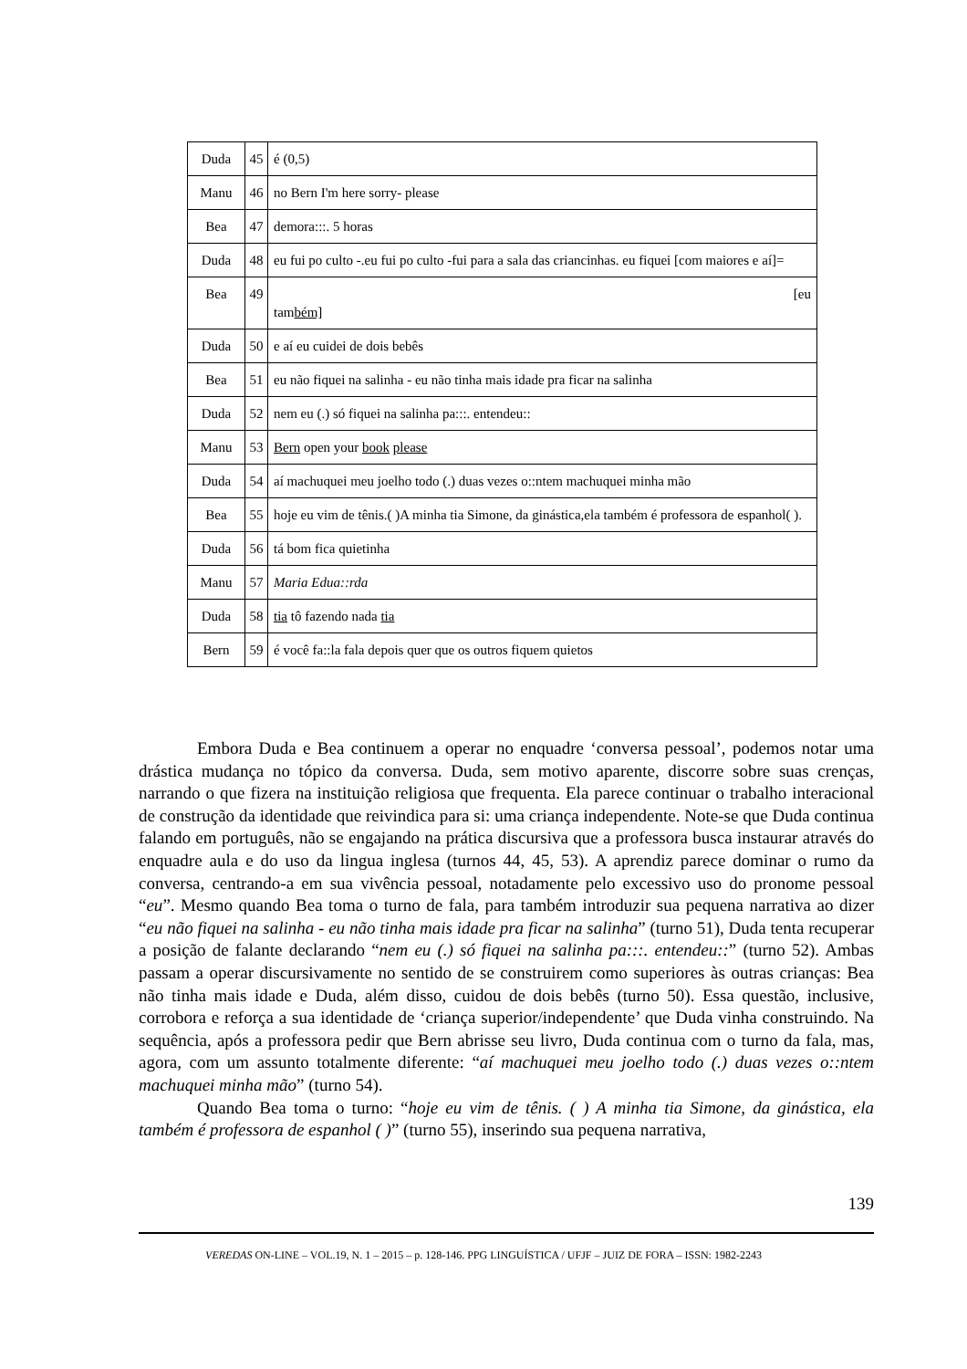| Duda | 45 | é (0,5) |
| Manu | 46 | no Bern I'm here sorry- please |
| Bea | 47 | demora:::. 5 horas |
| Duda | 48 | eu fui po culto -.eu fui po culto -fui para a sala das criancinhas. eu fiquei [com maiores e aí]= |
| Bea | 49 | [eu tam bém] |
| Duda | 50 | e aí eu cuidei de dois bebês |
| Bea | 51 | eu não fiquei na salinha - eu não tinha mais idade pra ficar na salinha |
| Duda | 52 | nem eu (.) só fiquei na salinha pa:::. entendeu:: |
| Manu | 53 | Bern open your book please |
| Duda | 54 | aí machuquei meu joelho todo (.) duas vezes o::ntem machuquei minha mão |
| Bea | 55 | hoje eu vim de tênis.( )A minha tia Simone, da ginástica,ela também é professora de espanhol( ). |
| Duda | 56 | tá bom fica quietinha |
| Manu | 57 | Maria Edua::rda |
| Duda | 58 | tia tô fazendo nada tia |
| Bern | 59 | é você fa::la fala depois quer que os outros fiquem quietos |
Embora Duda e Bea continuem a operar no enquadre ‘conversa pessoal’, podemos notar uma drástica mudança no tópico da conversa. Duda, sem motivo aparente, discorre sobre suas crenças, narrando o que fizera na instituição religiosa que frequenta. Ela parece continuar o trabalho interacional de construção da identidade que reivindica para si: uma criança independente. Note-se que Duda continua falando em português, não se engajando na prática discursiva que a professora busca instaurar através do enquadre aula e do uso da lingua inglesa (turnos 44, 45, 53). A aprendiz parece dominar o rumo da conversa, centrando-a em sua vivência pessoal, notadamente pelo excessivo uso do pronome pessoal “eu”. Mesmo quando Bea toma o turno de fala, para também introduzir sua pequena narrativa ao dizer “eu não fiquei na salinha - eu não tinha mais idade pra ficar na salinha” (turno 51), Duda tenta recuperar a posição de falante declarando “nem eu (.) só fiquei na salinha pa:::. entendeu::” (turno 52). Ambas passam a operar discursivamente no sentido de se construirem como superiores às outras crianças: Bea não tinha mais idade e Duda, além disso, cuidou de dois bebês (turno 50). Essa questão, inclusive, corrobora e reforça a sua identidade de ‘criança superior/independente’ que Duda vinha construindo. Na sequência, após a professora pedir que Bern abrisse seu livro, Duda continua com o turno da fala, mas, agora, com um assunto totalmente diferente: “aí machuquei meu joelho todo (.) duas vezes o::ntem machuquei minha mão” (turno 54).
Quando Bea toma o turno: “hoje eu vim de tênis. ( ) A minha tia Simone, da ginástica, ela também é professora de espanhol ( )” (turno 55), inserindo sua pequena narrativa,
139
VEREDAS ON-LINE – VOL.19, N. 1 – 2015 – p. 128-146. PPG LINGUÍSTICA / UFJF – JUIZ DE FORA – ISSN: 1982-2243